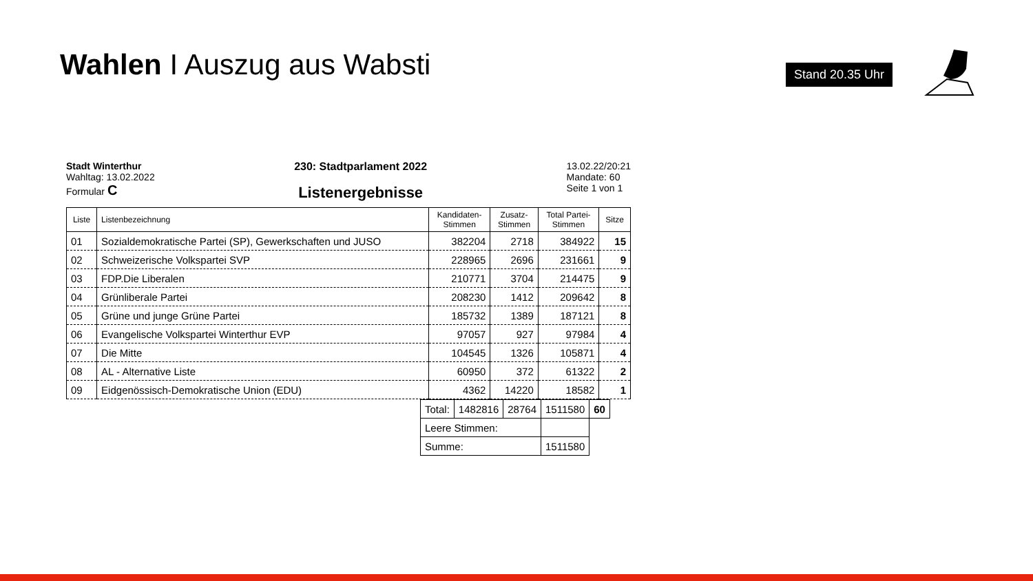Wahlen I Auszug aus Wabsti Stand 20.35 Uhr
Stadt Winterthur
Wahltag: 13.02.2022
Formular C
230: Stadtparlament 2022
Listenergebnisse
13.02.22/20:21
Mandate: 60
Seite 1 von 1
| Liste | Listenbezeichnung | Kandidaten- Stimmen | Zusatz- Stimmen | Total Partei- Stimmen | Sitze |
| --- | --- | --- | --- | --- | --- |
| 01 | Sozialdemokratische Partei (SP), Gewerkschaften und JUSO | 382204 | 2718 | 384922 | 15 |
| 02 | Schweizerische Volkspartei SVP | 228965 | 2696 | 231661 | 9 |
| 03 | FDP.Die Liberalen | 210771 | 3704 | 214475 | 9 |
| 04 | Grünliberale Partei | 208230 | 1412 | 209642 | 8 |
| 05 | Grüne und junge Grüne Partei | 185732 | 1389 | 187121 | 8 |
| 06 | Evangelische Volkspartei Winterthur EVP | 97057 | 927 | 97984 | 4 |
| 07 | Die Mitte | 104545 | 1326 | 105871 | 4 |
| 08 | AL - Alternative Liste | 60950 | 372 | 61322 | 2 |
| 09 | Eidgenössisch-Demokratische Union (EDU) | 4362 | 14220 | 18582 | 1 |
| Total: | 1482816 | 28764 | 1511580 | 60 |
| Leere Stimmen: | | | | |
| Summe: | | | 1511580 | |